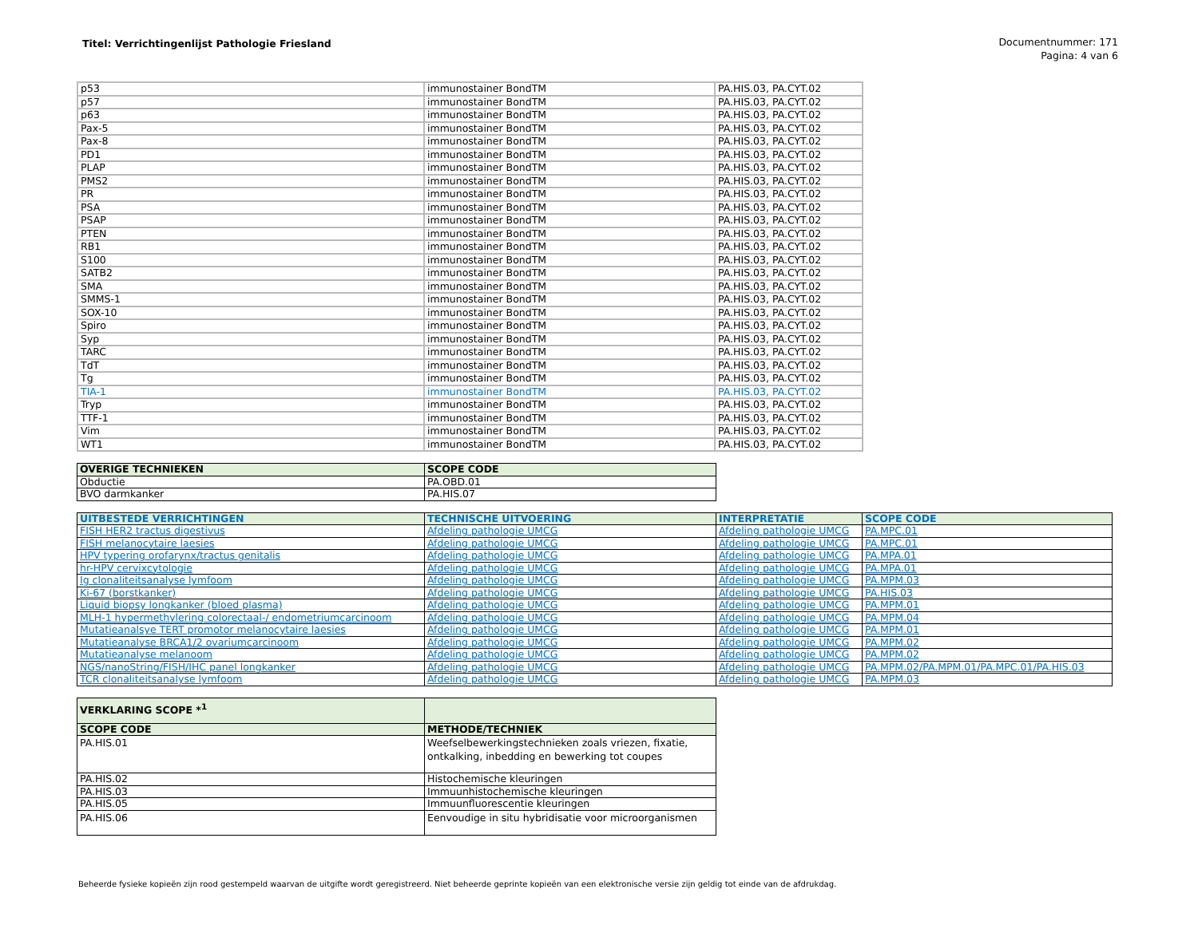Titel: Verrichtingenlijst Pathologie Friesland
Documentnummer: 171
Pagina: 4 van 6
| p53 | immunostainer BondTM | PA.HIS.03, PA.CYT.02 |
| p57 | immunostainer BondTM | PA.HIS.03, PA.CYT.02 |
| p63 | immunostainer BondTM | PA.HIS.03, PA.CYT.02 |
| Pax-5 | immunostainer BondTM | PA.HIS.03, PA.CYT.02 |
| Pax-8 | immunostainer BondTM | PA.HIS.03, PA.CYT.02 |
| PD1 | immunostainer BondTM | PA.HIS.03, PA.CYT.02 |
| PLAP | immunostainer BondTM | PA.HIS.03, PA.CYT.02 |
| PMS2 | immunostainer BondTM | PA.HIS.03, PA.CYT.02 |
| PR | immunostainer BondTM | PA.HIS.03, PA.CYT.02 |
| PSA | immunostainer BondTM | PA.HIS.03, PA.CYT.02 |
| PSAP | immunostainer BondTM | PA.HIS.03, PA.CYT.02 |
| PTEN | immunostainer BondTM | PA.HIS.03, PA.CYT.02 |
| RB1 | immunostainer BondTM | PA.HIS.03, PA.CYT.02 |
| S100 | immunostainer BondTM | PA.HIS.03, PA.CYT.02 |
| SATB2 | immunostainer BondTM | PA.HIS.03, PA.CYT.02 |
| SMA | immunostainer BondTM | PA.HIS.03, PA.CYT.02 |
| SMMS-1 | immunostainer BondTM | PA.HIS.03, PA.CYT.02 |
| SOX-10 | immunostainer BondTM | PA.HIS.03, PA.CYT.02 |
| Spiro | immunostainer BondTM | PA.HIS.03, PA.CYT.02 |
| Syp | immunostainer BondTM | PA.HIS.03, PA.CYT.02 |
| TARC | immunostainer BondTM | PA.HIS.03, PA.CYT.02 |
| TdT | immunostainer BondTM | PA.HIS.03, PA.CYT.02 |
| Tg | immunostainer BondTM | PA.HIS.03, PA.CYT.02 |
| TIA-1 | immunostainer BondTM | PA.HIS.03, PA.CYT.02 |
| Tryp | immunostainer BondTM | PA.HIS.03, PA.CYT.02 |
| TTF-1 | immunostainer BondTM | PA.HIS.03, PA.CYT.02 |
| Vim | immunostainer BondTM | PA.HIS.03, PA.CYT.02 |
| WT1 | immunostainer BondTM | PA.HIS.03, PA.CYT.02 |
| OVERIGE TECHNIEKEN | SCOPE CODE |
| --- | --- |
| Obductie | PA.OBD.01 |
| BVO darmkanker | PA.HIS.07 |
| UITBESTEDE VERRICHTINGEN | TECHNISCHE UITVOERING | INTERPRETATIE | SCOPE CODE |
| --- | --- | --- | --- |
| FISH HER2 tractus digestivus | Afdeling pathologie UMCG | Afdeling pathologie UMCG | PA.MPC.01 |
| FISH melanocytaire laesies | Afdeling pathologie UMCG | Afdeling pathologie UMCG | PA.MPC.01 |
| HPV typering orofarynx/tractus genitalis | Afdeling pathologie UMCG | Afdeling pathologie UMCG | PA.MPA.01 |
| hr-HPV cervixcytologie | Afdeling pathologie UMCG | Afdeling pathologie UMCG | PA.MPA.01 |
| Ig clonaliteitsanalyse lymfoom | Afdeling pathologie UMCG | Afdeling pathologie UMCG | PA.MPM.03 |
| Ki-67 (borstkanker) | Afdeling pathologie UMCG | Afdeling pathologie UMCG | PA.HIS.03 |
| Liquid biopsy longkanker (bloed plasma) | Afdeling pathologie UMCG | Afdeling pathologie UMCG | PA.MPM.01 |
| MLH-1 hypermethylering colorectaal-/ endometriumcarcinoom | Afdeling pathologie UMCG | Afdeling pathologie UMCG | PA.MPM.04 |
| Mutatieanalsye TERT promotor melanocytaire laesies | Afdeling pathologie UMCG | Afdeling pathologie UMCG | PA.MPM.01 |
| Mutatieanalyse BRCA1/2 ovariumcarcinoom | Afdeling pathologie UMCG | Afdeling pathologie UMCG | PA.MPM.02 |
| Mutatieanalyse melanoom | Afdeling pathologie UMCG | Afdeling pathologie UMCG | PA.MPM.02 |
| NGS/nanoString/FISH/IHC panel longkanker | Afdeling pathologie UMCG | Afdeling pathologie UMCG | PA.MPM.02/PA.MPM.01/PA.MPC.01/PA.HIS.03 |
| TCR clonaliteitsanalyse lymfoom | Afdeling pathologie UMCG | Afdeling pathologie UMCG | PA.MPM.03 |
| VERKLARING SCOPE *<sup>1</sup> | |
| --- | --- |
| SCOPE CODE | METHODE/TECHNIEK |
| PA.HIS.01 | Weefselbewerkingstechnieken zoals vriezen, fixatie, ontkalking, inbedding en bewerking tot coupes |
| PA.HIS.02 | Histochemische kleuringen |
| PA.HIS.03 | Immuunhistochemische kleuringen |
| PA.HIS.05 | Immuunfluorescentie kleuringen |
| PA.HIS.06 | Eenvoudige in situ hybridisatie voor microorganismen |
Beheerde fysieke kopieën zijn rood gestempeld waarvan de uitgifte wordt geregistreerd. Niet beheerde geprinte kopieën van een elektronische versie zijn geldig tot einde van de afdrukdag.